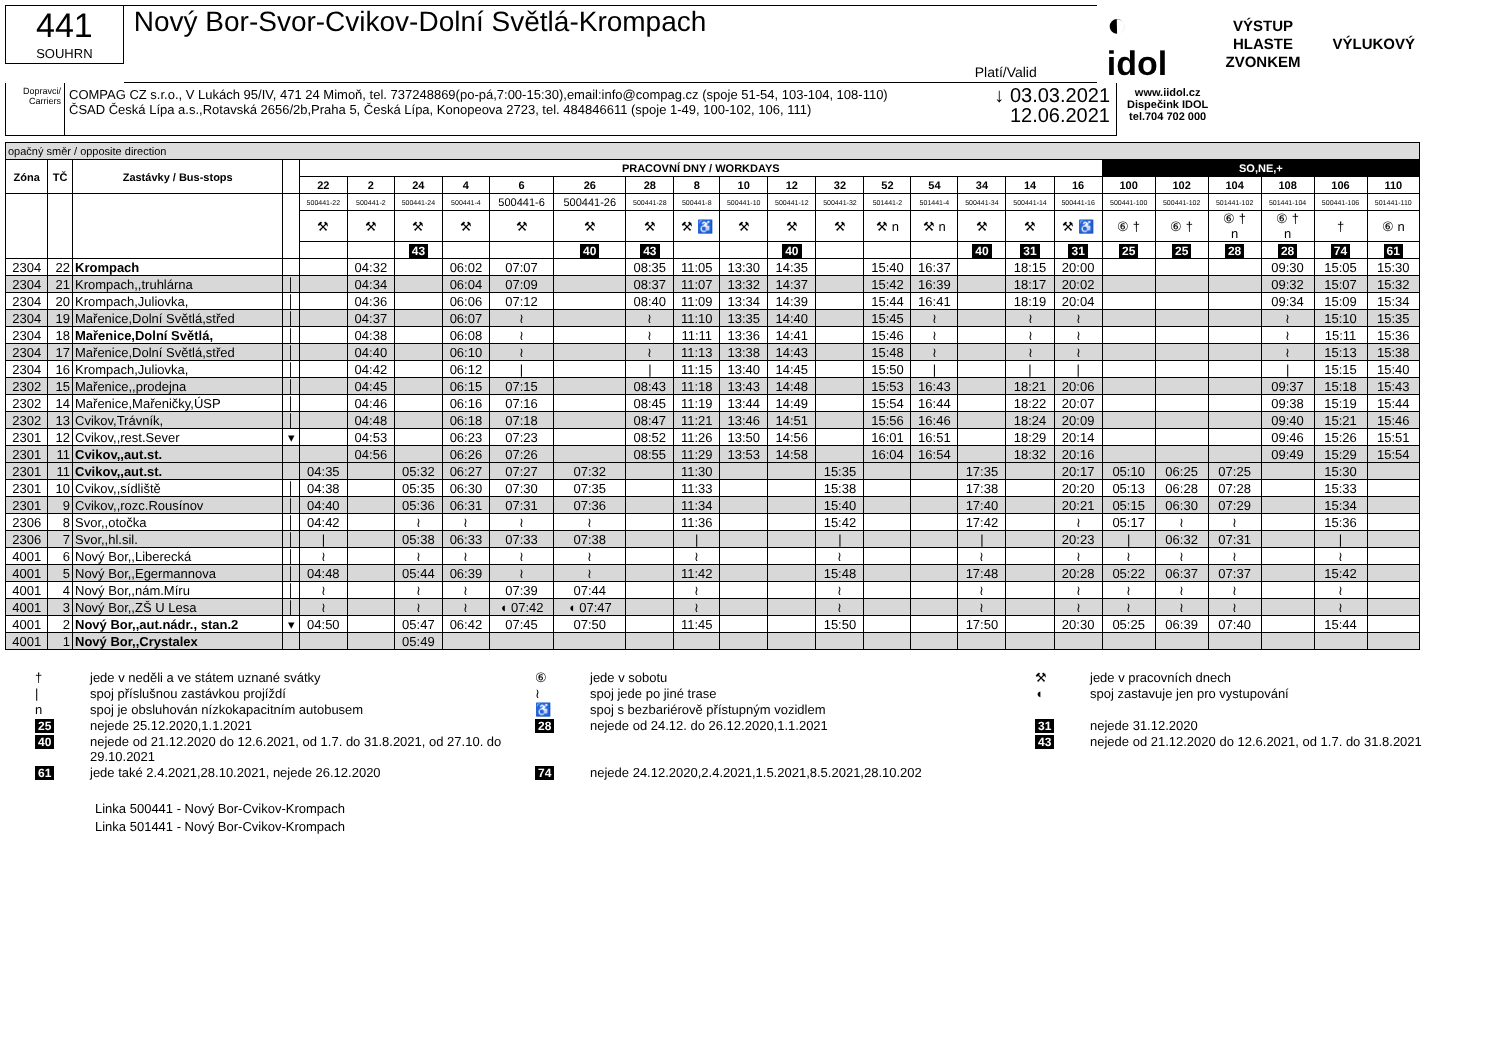441
SOUHRN
Nový Bor-Svor-Cvikov-Dolní Světlá-Krompach
Platí/Valid
◐ idol VÝSTUP HLASTE
ZVONKEM VÝLUKOVÝ
Dopravci/ Carriers
COMPAG CZ s.r.o., V Lukách 95/IV, 471 24 Mimoň, tel. 737248869(po-pá,7:00-15:30),email:info@compag.cz (spoje 51-54, 103-104, 108-110)
ČSAD Česká Lípa a.s.,Rotavská 2656/2b,Praha 5, Česká Lípa, Konopeova 2723, tel. 484846611 (spoje 1-49, 100-102, 106, 111)
↓ 03.03.2021
12.06.2021
www.iidol.cz
Dispečink IDOL
tel.704 702 000
| opačný směr / opposite direction | | | | | | | | | | | | | | | | | | | | | | | | | |
| Zóna | TČ | Zastávky / Bus-stops | | PRACOVNÍ DNY / WORKDAYS | | | | | | | | | | | | | | | | SO,NE,+ | | | | | |
| | | | | 22 | 2 | 24 | 4 | 6 | 26 | 28 | 8 | 10 | 12 | 32 | 52 | 54 | 34 | 14 | 16 | 100 | 102 | 104 | 108 | 106 | 110 |
| | | | | 500441-22 | 500441-2 | 500441-24 | 500441-4 | 500441-6 | 500441-26 | 500441-28 | 500441-8 | 500441-10 | 500441-12 | 500441-32 | 501441-2 | 501441-4 | 500441-34 | 500441-14 | 500441-16 | 500441-100 | 500441-102 | 501441-102 | 501441-104 | 500441-106 | 501441-110 |
| | | | | ⚒ | ⚒ | ⚒ | ⚒ | ⚒ | ⚒ | ⚒ | ⚒ ♿ | ⚒ | ⚒ | ⚒ | ⚒ n | ⚒ n | ⚒ | ⚒ | ⚒ ♿ | ⑥ † | ⑥ † | ⑥ † n | ⑥ † n | † | ⑥ n |
| | | | | | | 43 | | | 40 | 43 | | | 40 | | | | 40 | 31 | 31 | 25 | 25 | 28 | 28 | 74 | 61 |
| 2304 | 22 | Krompach | | | 04:32 | | 06:02 | 07:07 | | 08:35 | 11:05 | 13:30 | 14:35 | | 15:40 | 16:37 | | 18:15 | 20:00 | | | | 09:30 | 15:05 | 15:30 |
| 2304 | 21 | Krompach,,truhlárna | │ | | 04:34 | | 06:04 | 07:09 | | 08:37 | 11:07 | 13:32 | 14:37 | | 15:42 | 16:39 | | 18:17 | 20:02 | | | | 09:32 | 15:07 | 15:32 |
| 2304 | 20 | Krompach,Juliovka, | │ | | 04:36 | | 06:06 | 07:12 | | 08:40 | 11:09 | 13:34 | 14:39 | | 15:44 | 16:41 | | 18:19 | 20:04 | | | | 09:34 | 15:09 | 15:34 |
| 2304 | 19 | Mařenice,Dolní Světlá,střed | │ | | 04:37 | | 06:07 | ≀ | | ≀ | 11:10 | 13:35 | 14:40 | | 15:45 | ≀ | | ≀ | ≀ | | | | ≀ | 15:10 | 15:35 |
| 2304 | 18 | Mařenice,Dolní Světlá, | │ | | 04:38 | | 06:08 | ≀ | | ≀ | 11:11 | 13:36 | 14:41 | | 15:46 | ≀ | | ≀ | ≀ | | | | ≀ | 15:11 | 15:36 |
| 2304 | 17 | Mařenice,Dolní Světlá,střed | │ | | 04:40 | | 06:10 | ≀ | | ≀ | 11:13 | 13:38 | 14:43 | | 15:48 | ≀ | | ≀ | ≀ | | | | ≀ | 15:13 | 15:38 |
| 2304 | 16 | Krompach,Juliovka, | │ | | 04:42 | | 06:12 | / | | / | 11:15 | 13:40 | 14:45 | | 15:50 | / | | / | / | | | | / | 15:15 | 15:40 |
| 2302 | 15 | Mařenice,,prodejna | │ | | 04:45 | | 06:15 | 07:15 | | 08:43 | 11:18 | 13:43 | 14:48 | | 15:53 | 16:43 | | 18:21 | 20:06 | | | | 09:37 | 15:18 | 15:43 |
| 2302 | 14 | Mařenice,Mařeničky,ÚSP | │ | | 04:46 | | 06:16 | 07:16 | | 08:45 | 11:19 | 13:44 | 14:49 | | 15:54 | 16:44 | | 18:22 | 20:07 | | | | 09:38 | 15:19 | 15:44 |
| 2302 | 13 | Cvikov,Trávník, | │ | | 04:48 | | 06:18 | 07:18 | | 08:47 | 11:21 | 13:46 | 14:51 | | 15:56 | 16:46 | | 18:24 | 20:09 | | | | 09:40 | 15:21 | 15:46 |
| 2301 | 12 | Cvikov,,rest.Sever | ▾ | | 04:53 | | 06:23 | 07:23 | | 08:52 | 11:26 | 13:50 | 14:56 | | 16:01 | 16:51 | | 18:29 | 20:14 | | | | 09:46 | 15:26 | 15:51 |
| 2301 | 11 | Cvikov,,aut.st. | | | 04:56 | | 06:26 | 07:26 | | 08:55 | 11:29 | 13:53 | 14:58 | | 16:04 | 16:54 | | 18:32 | 20:16 | | | | 09:49 | 15:29 | 15:54 |
| 2301 | 11 | Cvikov,,aut.st. | | 04:35 | | 05:32 | 06:27 | 07:27 | 07:32 | | 11:30 | | | 15:35 | | | 17:35 | | 20:17 | 05:10 | 06:25 | 07:25 | | 15:30 | |
| 2301 | 10 | Cvikov,,sídliště | │ | 04:38 | | 05:35 | 06:30 | 07:30 | 07:35 | | 11:33 | | | 15:38 | | | 17:38 | | 20:20 | 05:13 | 06:28 | 07:28 | | 15:33 | |
| 2301 | 9 | Cvikov,,rozc.Rousínov | │ | 04:40 | | 05:36 | 06:31 | 07:31 | 07:36 | | 11:34 | | | 15:40 | | | 17:40 | | 20:21 | 05:15 | 06:30 | 07:29 | | 15:34 | |
| 2306 | 8 | Svor,,otočka | │ | 04:42 | | ≀ | ≀ | ≀ | ≀ | | 11:36 | | | 15:42 | | | 17:42 | | ≀ | 05:17 | ≀ | ≀ | | 15:36 | |
| 2306 | 7 | Svor,,hl.sil. | │ | / | | 05:38 | 06:33 | 07:33 | 07:38 | | / | | | / | | | / | | 20:23 | / | 06:32 | 07:31 | | / | |
| 4001 | 6 | Nový Bor,,Liberecká | │ | ≀ | | ≀ | ≀ | ≀ | ≀ | | ≀ | | | ≀ | | | ≀ | | ≀ | ≀ | ≀ | ≀ | | ≀ | |
| 4001 | 5 | Nový Bor,,Egermannova | │ | 04:48 | | 05:44 | 06:39 | ≀ | ≀ | | 11:42 | | | 15:48 | | | 17:48 | | 20:28 | 05:22 | 06:37 | 07:37 | | 15:42 | |
| 4001 | 4 | Nový Bor,,nám.Míru | │ | ≀ | | ≀ | ≀ | 07:39 | 07:44 | | ≀ | | | ≀ | | | ≀ | | ≀ | ≀ | ≀ | ≀ | | ≀ | |
| 4001 | 3 | Nový Bor,,ZŠ U Lesa | │ | ≀ | | ≀ | ≀ | ◖ 07:42 | ◖ 07:47 | | ≀ | | | ≀ | | | ≀ | | ≀ | ≀ | ≀ | ≀ | | ≀ | |
| 4001 | 2 | Nový Bor,,aut.nádr., stan.2 | ▾ | 04:50 | | 05:47 | 06:42 | 07:45 | 07:50 | | 11:45 | | | 15:50 | | | 17:50 | | 20:30 | 05:25 | 06:39 | 07:40 | | 15:44 | |
| 4001 | 1 | Nový Bor,,Crystalex | | | | 05:49 | | | | | | | | | | | | | | | | | | | |
† jede v neděli a ve státem uznané svátky ⑥ jede v sobotu ⚒ jede v pracovních dnech | spoj příslušnou zastávkou projíždí ≀ spoj jede po jiné trase ◖ spoj zastavuje jen pro vystupování n spoj je obsluhován nízkokapacitním autobusem ♿ spoj s bezbariérově přístupným vozidlem 25 nejede 25.12.2020,1.1.2021 28 nejede od 24.12. do 26.12.2020,1.1.2021 31 nejede 31.12.2020 40 nejede od 21.12.2020 do 12.6.2021, od 1.7. do 31.8.2021, od 27.10. do 29.10.2021 43 nejede od 21.12.2020 do 12.6.2021, od 1.7. do 31.8.2021 61 jede také 2.4.2021,28.10.2021, nejede 26.12.2020 74 nejede 24.12.2020,2.4.2021,1.5.2021,8.5.2021,28.10.202
Linka 500441 - Nový Bor-Cvikov-Krompach
Linka 501441 - Nový Bor-Cvikov-Krompach